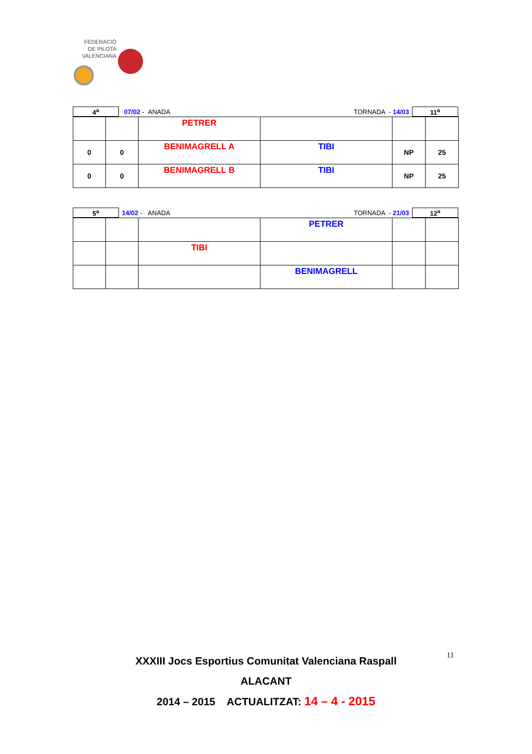FEDERACIÓ
DE PILOTA
VALENCIANA
| 4<sup>a</sup> | | 07/02 - ANADA | TORNADA - 14/03 | | 11<sup>a</sup> |
| | | PETRER | | | |
| 0 | 0 | BENIMAGRELL A | TIBI | NP | 25 |
| 0 | 0 | BENIMAGRELL B | TIBI | NP | 25 |
| 5<sup>a</sup> | | 14/02 - ANADA | TORNADA - 21/03 | | 12<sup>a</sup> |
| | | | PETRER | | |
| | | TIBI | | | |
| | | | BENIMAGRELL | | |
XXXIII Jocs Esportius Comunitat Valenciana Raspall
ALACANT
2014 – 2015 ACTUALITZAT: 14 – 4 - 2015
11